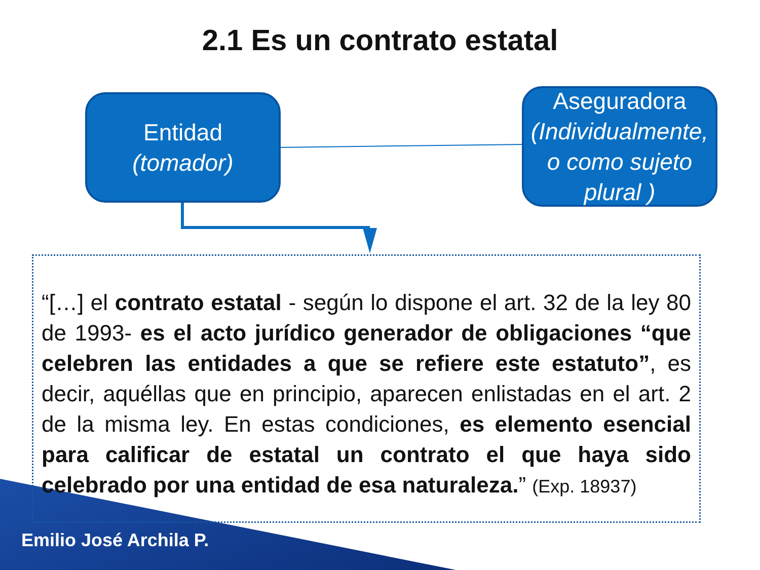2.1 Es un contrato estatal
Entidad
(tomador)
Aseguradora (Individualmente, o como sujeto plural )
“[…] el contrato estatal - según lo dispone el art. 32 de la ley 80 de 1993- es el acto jurídico generador de obligaciones “que celebren las entidades a que se refiere este estatuto”, es decir, aquéllas que en principio, aparecen enlistadas en el art. 2 de la misma ley. En estas condiciones, es elemento esencial para calificar de estatal un contrato el que haya sido celebrado por una entidad de esa naturaleza.” (Exp. 18937)
Emilio José Archila P.